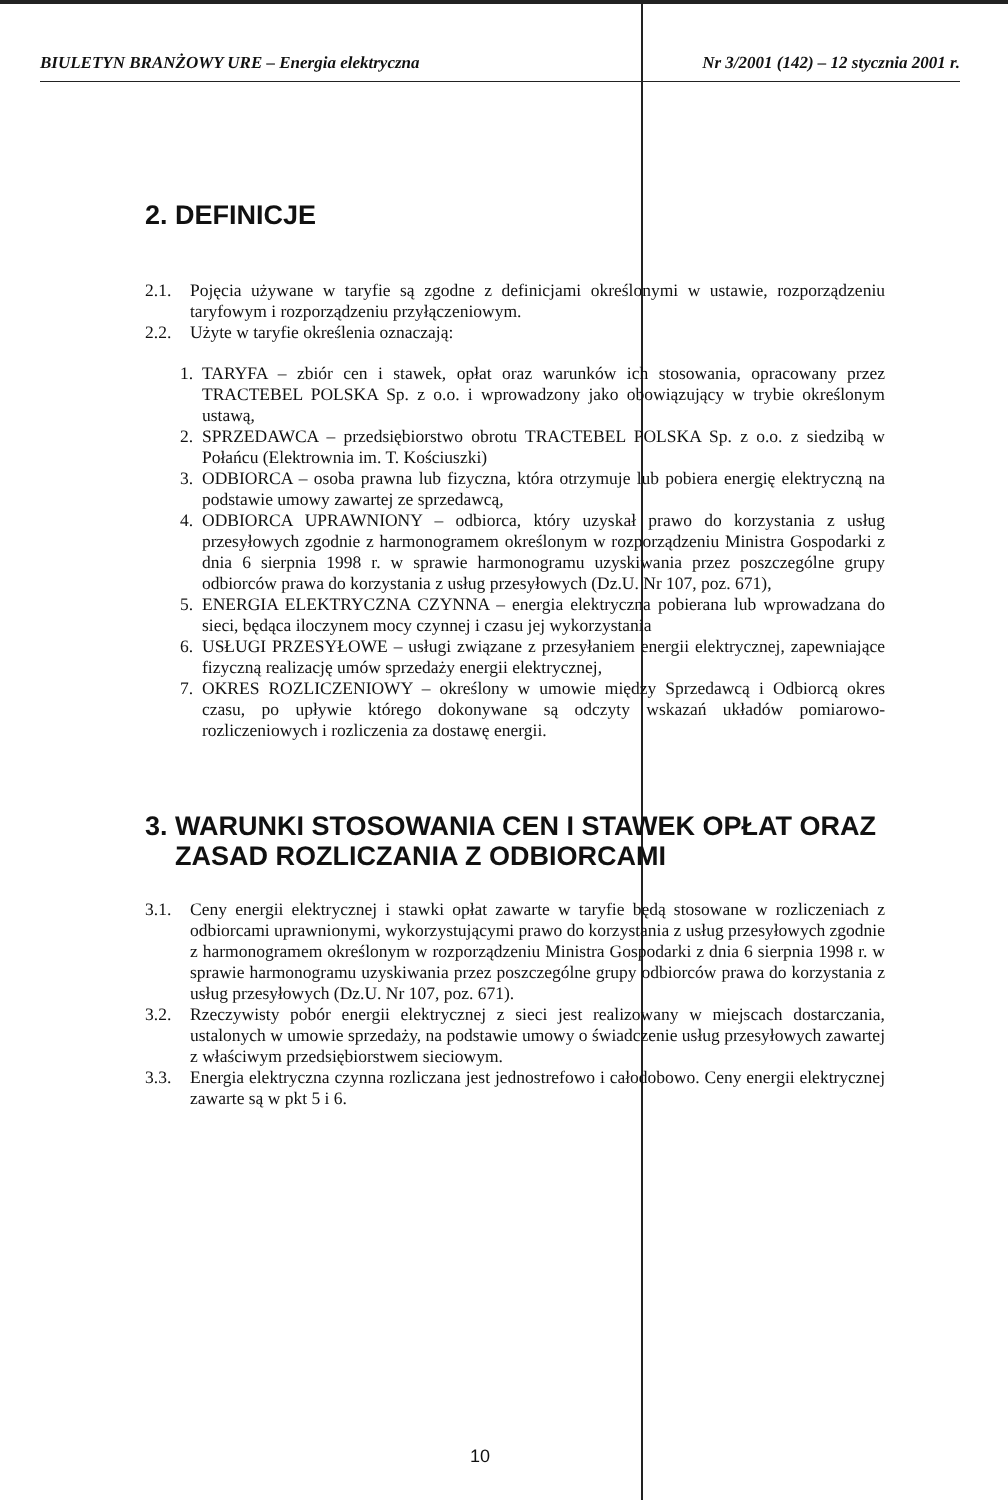BIULETYN BRANŻOWY URE – Energia elektryczna Nr 3/2001 (142) – 12 stycznia 2001 r.
2. DEFINICJE
2.1. Pojęcia używane w taryfie są zgodne z definicjami określonymi w ustawie, rozporządzeniu taryfowym i rozporządzeniu przyłączeniowym.
2.2. Użyte w taryfie określenia oznaczają:
1. TARYFA – zbiór cen i stawek, opłat oraz warunków ich stosowania, opracowany przez TRACTEBEL POLSKA Sp. z o.o. i wprowadzony jako obowiązujący w trybie określonym ustawą,
2. SPRZEDAWCA – przedsiębiorstwo obrotu TRACTEBEL POLSKA Sp. z o.o. z siedzibą w Połańcu (Elektrownia im. T. Kościuszki)
3. ODBIORCA – osoba prawna lub fizyczna, która otrzymuje lub pobiera energię elektryczną na podstawie umowy zawartej ze sprzedawcą,
4. ODBIORCA UPRAWNIONY – odbiorca, który uzyskał prawo do korzystania z usług przesyłowych zgodnie z harmonogramem określonym w rozporządzeniu Ministra Gospodarki z dnia 6 sierpnia 1998 r. w sprawie harmonogramu uzyskiwania przez poszczególne grupy odbiorców prawa do korzystania z usług przesyłowych (Dz.U. Nr 107, poz. 671),
5. ENERGIA ELEKTRYCZNA CZYNNA – energia elektryczna pobierana lub wprowadzana do sieci, będąca iloczynem mocy czynnej i czasu jej wykorzystania
6. USŁUGI PRZESYŁOWE – usługi związane z przesyłaniem energii elektrycznej, zapewniające fizyczną realizację umów sprzedaży energii elektrycznej,
7. OKRES ROZLICZENIOWY – określony w umowie między Sprzedawcą i Odbiorcą okres czasu, po upływie którego dokonywane są odczyty wskazań układów pomiarowo-rozliczeniowych i rozliczenia za dostawę energii.
3. WARUNKI STOSOWANIA CEN I STAWEK OPŁAT ORAZ
ZASAD ROZLICZANIA Z ODBIORCAMI
3.1. Ceny energii elektrycznej i stawki opłat zawarte w taryfie będą stosowane w rozliczeniach z odbiorcami uprawnionymi, wykorzystującymi prawo do korzystania z usług przesyłowych zgodnie z harmonogramem określonym w rozporządzeniu Ministra Gospodarki z dnia 6 sierpnia 1998 r. w sprawie harmonogramu uzyskiwania przez poszczególne grupy odbiorców prawa do korzystania z usług przesyłowych (Dz.U. Nr 107, poz. 671).
3.2. Rzeczywisty pobór energii elektrycznej z sieci jest realizowany w miejscach dostarczania, ustalonych w umowie sprzedaży, na podstawie umowy o świadczenie usług przesyłowych zawartej z właściwym przedsiębiorstwem sieciowym.
3.3. Energia elektryczna czynna rozliczana jest jednostrefowo i całodobowo. Ceny energii elektrycznej zawarte są w pkt 5 i 6.
10